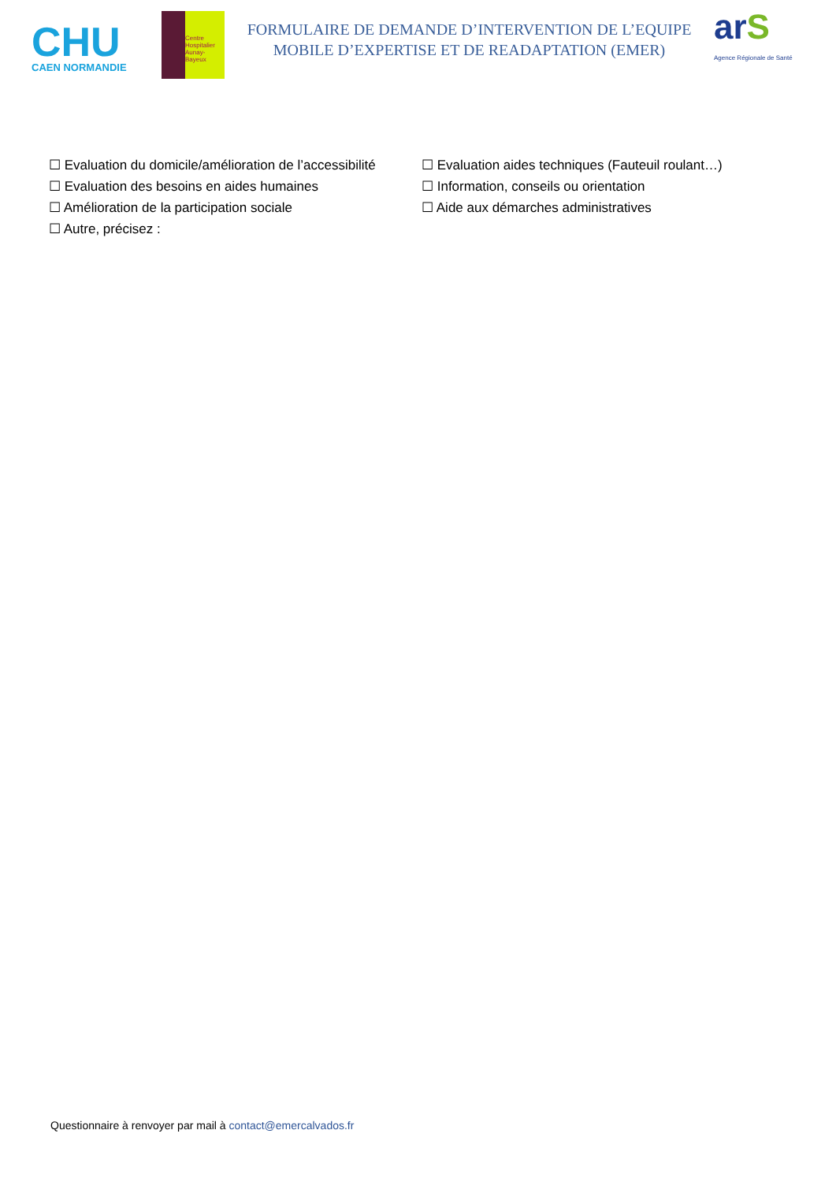CHU
CAEN NORMANDIE
Centre Hospitalier
Aunay-Bayeux
FORMULAIRE DE DEMANDE D’INTERVENTION DE L’EQUIPE
MOBILE D’EXPERTISE ET DE READAPTATION (EMER)
arS
Agence Régionale de Santé
☐ Evaluation du domicile/amélioration de l’accessibilité
☐ Evaluation aides techniques (Fauteuil roulant…)
☐ Evaluation des besoins en aides humaines
☐ Information, conseils ou orientation
☐ Amélioration de la participation sociale
☐ Aide aux démarches administratives
☐ Autre, précisez :
Questionnaire à renvoyer par mail à contact@emercalvados.fr